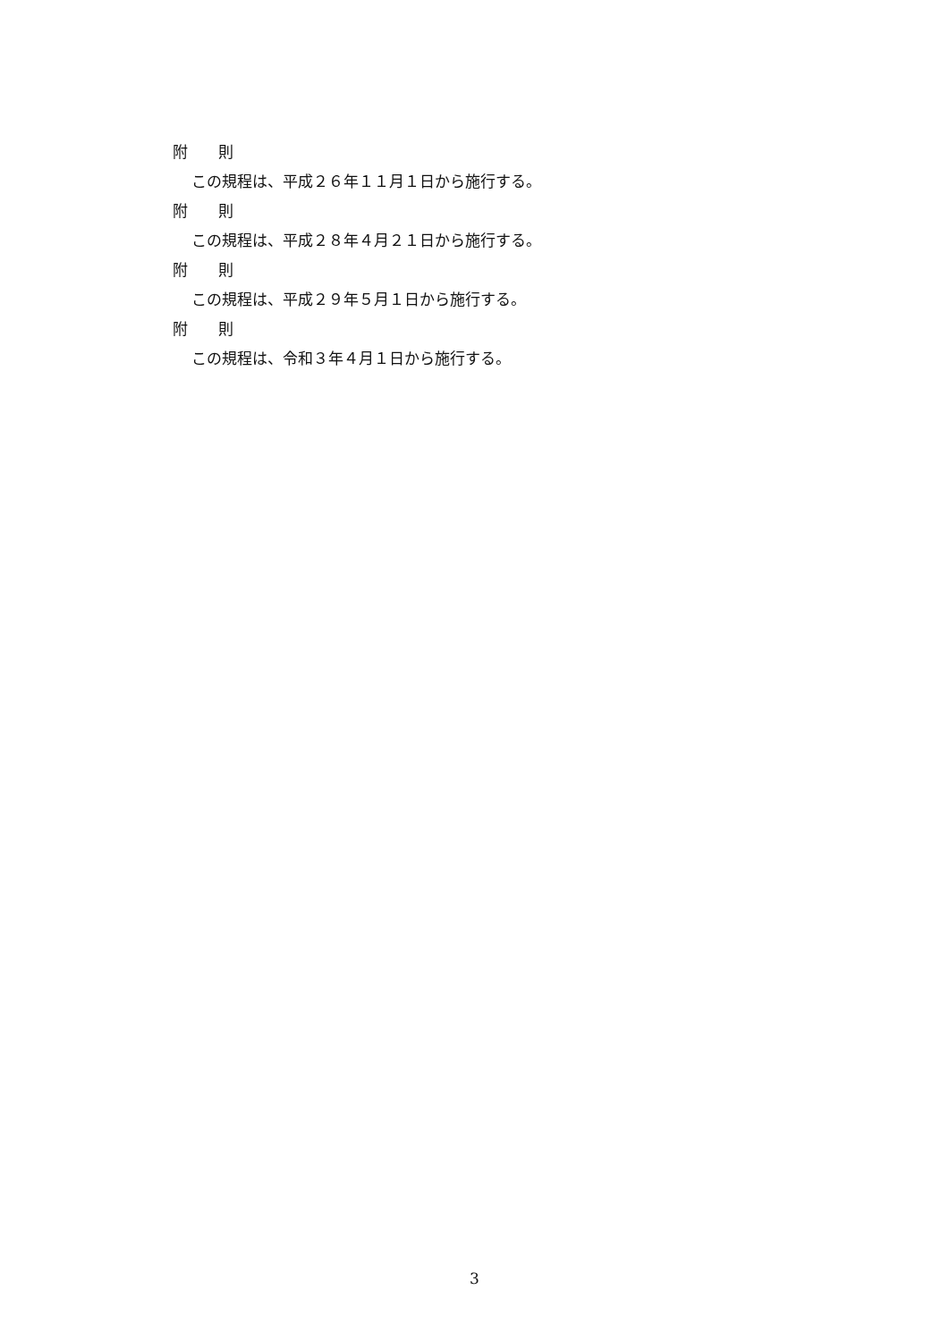附　　則
この規程は、平成２６年１１月１日から施行する。
附　　則
この規程は、平成２８年４月２１日から施行する。
附　　則
この規程は、平成２９年５月１日から施行する。
附　　則
この規程は、令和３年４月１日から施行する。
3